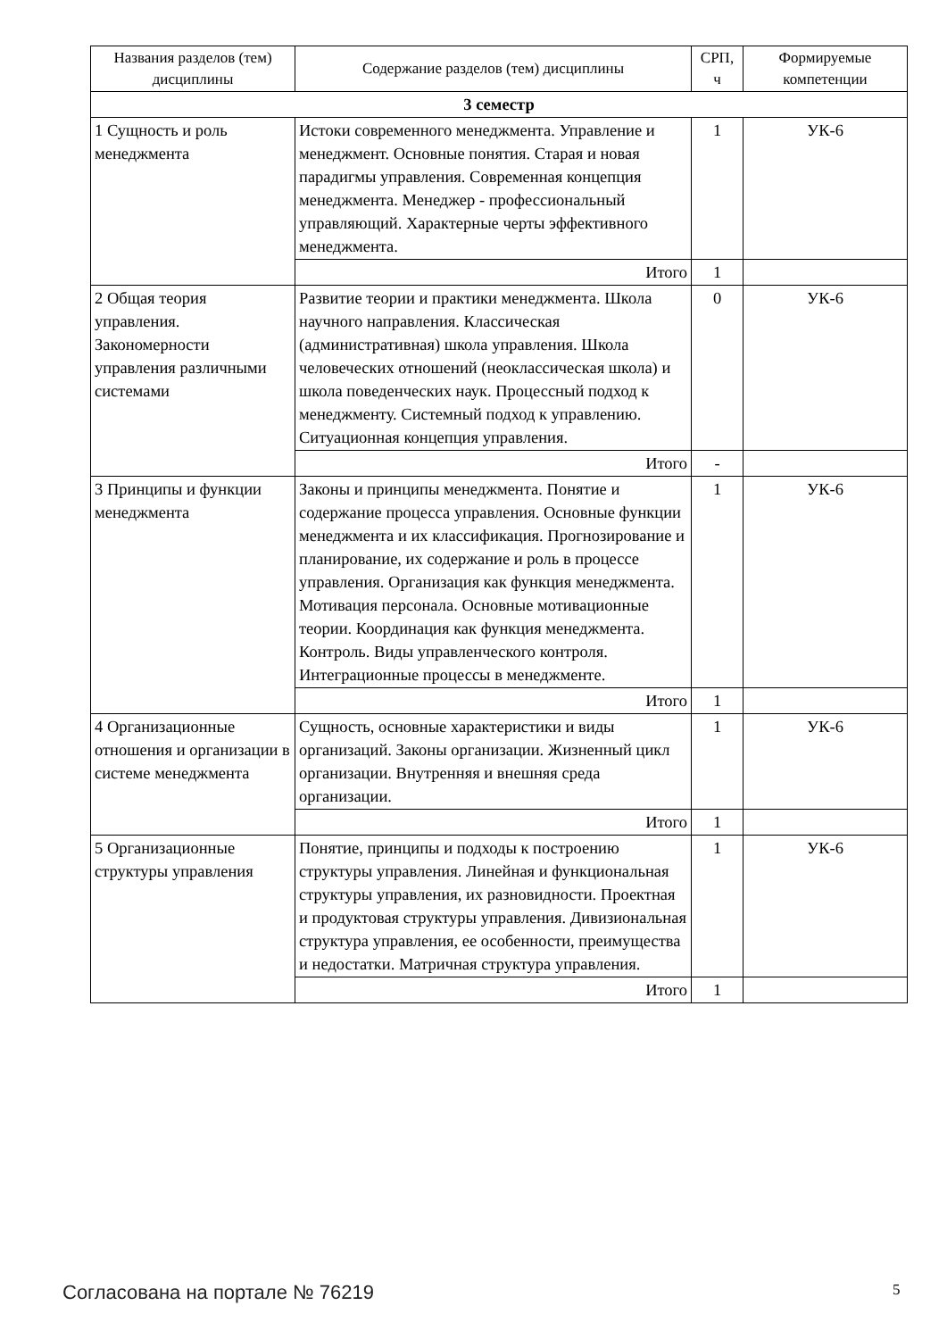| Названия разделов (тем) дисциплины | Содержание разделов (тем) дисциплины | СРП, ч | Формируемые компетенции |
| --- | --- | --- | --- |
| 3 семестр | | | |
| 1 Сущность и роль менеджмента | Истоки современного менеджмента. Управление и менеджмент. Основные понятия. Старая и новая парадигмы управления. Современная концепция менеджмента. Менеджер - профессиональный управляющий. Характерные черты эффективного менеджмента. | 1 | УК-6 |
| | Итого | 1 | |
| 2 Общая теория управления. Закономерности управления различными системами | Развитие теории и практики менеджмента. Школа научного направления. Классическая (административная) школа управления. Школа человеческих отношений (неоклассическая школа) и школа поведенческих наук. Процессный подход к менеджменту. Системный подход к управлению. Ситуационная концепция управления. | 0 | УК-6 |
| | Итого | - | |
| 3 Принципы и функции менеджмента | Законы и принципы менеджмента. Понятие и содержание процесса управления. Основные функции менеджмента и их классификация. Прогнозирование и планирование, их содержание и роль в процессе управления. Организация как функция менеджмента. Мотивация персонала. Основные мотивационные теории. Координация как функция менеджмента. Контроль. Виды управленческого контроля. Интеграционные процессы в менеджменте. | 1 | УК-6 |
| | Итого | 1 | |
| 4 Организационные отношения и организации в системе менеджмента | Сущность, основные характеристики и виды организаций. Законы организации. Жизненный цикл организации. Внутренняя и внешняя среда организации. | 1 | УК-6 |
| | Итого | 1 | |
| 5 Организационные структуры управления | Понятие, принципы и подходы к построению структуры управления. Линейная и функциональная структуры управления, их разновидности. Проектная и продуктовая структуры управления. Дивизиональная структура управления, ее особенности, преимущества и недостатки. Матричная структура управления. | 1 | УК-6 |
| | Итого | 1 | |
Согласована на портале № 76219 5